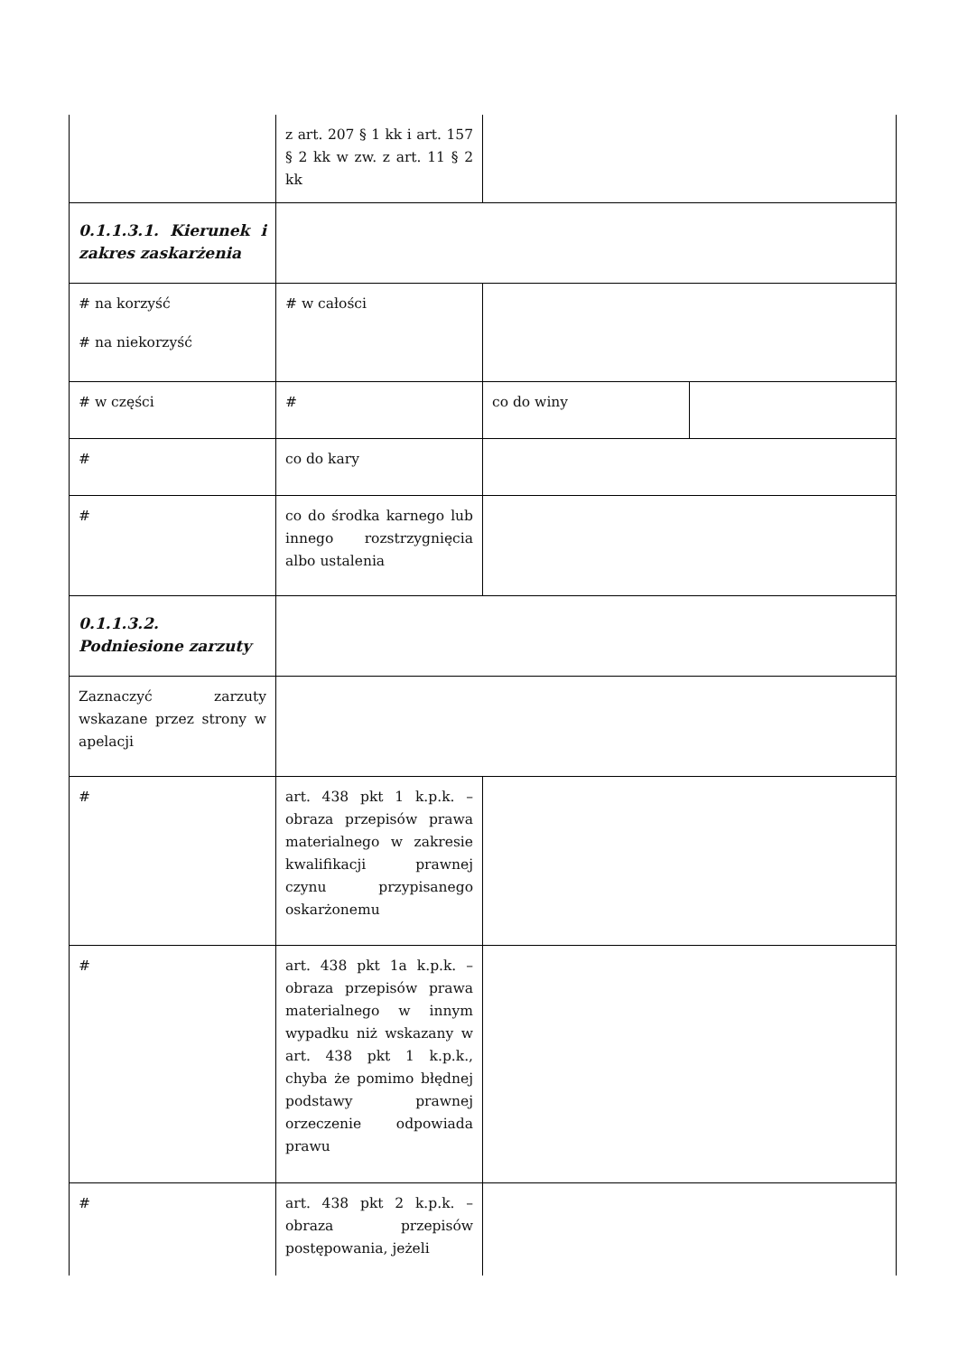| | z art. 207 § 1 kk i art. 157 § 2 kk w zw. z art. 11 § 2 kk | | |
| 0.1.1.3.1. Kierunek i zakres zaskarżenia | | | |
| # na korzyść # na niekorzyść | # w całości | | |
| # w części | # | co do winy | |
| # | co do kary | | |
| # | co do środka karnego lub innego rozstrzygnięcia albo ustalenia | | |
| 0.1.1.3.2. Podniesione zarzuty | | | |
| Zaznaczyć zarzuty wskazane przez strony w apelacji | | | |
| # | art. 438 pkt 1 k.p.k. – obraza przepisów prawa materialnego w zakresie kwalifikacji prawnej czynu przypisanego oskarżonemu | | |
| # | art. 438 pkt 1a k.p.k. – obraza przepisów prawa materialnego w innym wypadku niż wskazany w art. 438 pkt 1 k.p.k., chyba że pomimo błędnej podstawy prawnej orzeczenie odpowiada prawu | | |
| # | art. 438 pkt 2 k.p.k. – obraza przepisów postępowania, jeżeli | | |